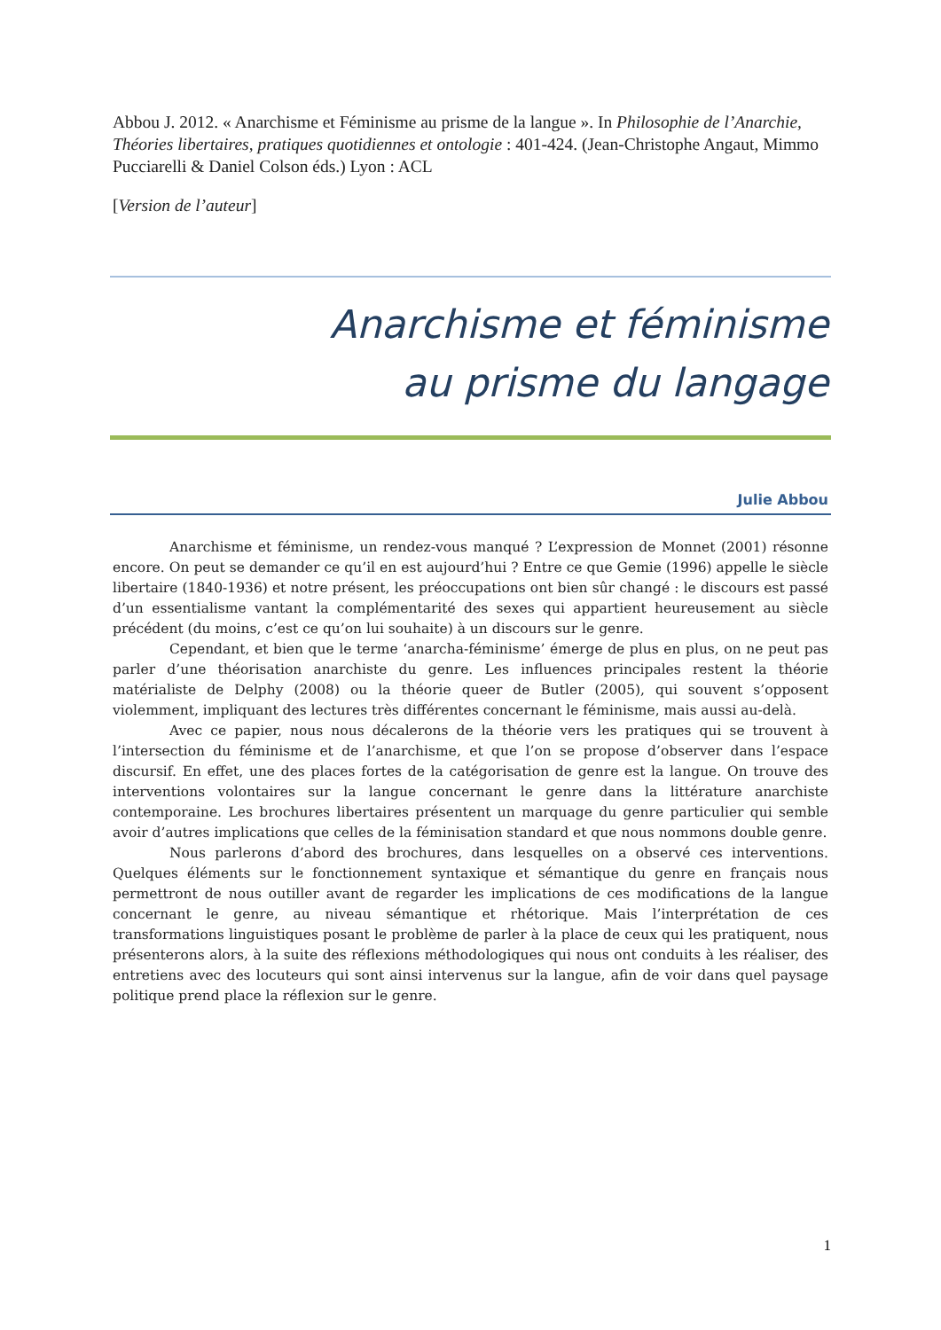Abbou J. 2012. « Anarchisme et Féminisme au prisme de la langue ». In Philosophie de l’Anarchie, Théories libertaires, pratiques quotidiennes et ontologie : 401-424. (Jean-Christophe Angaut, Mimmo Pucciarelli & Daniel Colson éds.) Lyon : ACL
[Version de l’auteur]
Anarchisme et féminisme
au prisme du langage
Julie Abbou
Anarchisme et féminisme, un rendez-vous manqué ? L’expression de Monnet (2001) résonne encore. On peut se demander ce qu’il en est aujourd’hui ? Entre ce que Gemie (1996) appelle le siècle libertaire (1840-1936) et notre présent, les préoccupations ont bien sûr changé : le discours est passé d’un essentialisme vantant la complémentarité des sexes qui appartient heureusement au siècle précédent (du moins, c’est ce qu’on lui souhaite) à un discours sur le genre.
Cependant, et bien que le terme ‘anarcha-féminisme’ émerge de plus en plus, on ne peut pas parler d’une théorisation anarchiste du genre. Les influences principales restent la théorie matérialiste de Delphy (2008) ou la théorie queer de Butler (2005), qui souvent s’opposent violemment, impliquant des lectures très différentes concernant le féminisme, mais aussi au-delà.
Avec ce papier, nous nous décalerons de la théorie vers les pratiques qui se trouvent à l’intersection du féminisme et de l’anarchisme, et que l’on se propose d’observer dans l’espace discursif. En effet, une des places fortes de la catégorisation de genre est la langue. On trouve des interventions volontaires sur la langue concernant le genre dans la littérature anarchiste contemporaine. Les brochures libertaires présentent un marquage du genre particulier qui semble avoir d’autres implications que celles de la féminisation standard et que nous nommons double genre.
Nous parlerons d’abord des brochures, dans lesquelles on a observé ces interventions. Quelques éléments sur le fonctionnement syntaxique et sémantique du genre en français nous permettront de nous outiller avant de regarder les implications de ces modifications de la langue concernant le genre, au niveau sémantique et rhétorique. Mais l’interprétation de ces transformations linguistiques posant le problème de parler à la place de ceux qui les pratiquent, nous présenterons alors, à la suite des réflexions méthodologiques qui nous ont conduits à les réaliser, des entretiens avec des locuteurs qui sont ainsi intervenus sur la langue, afin de voir dans quel paysage politique prend place la réflexion sur le genre.
1